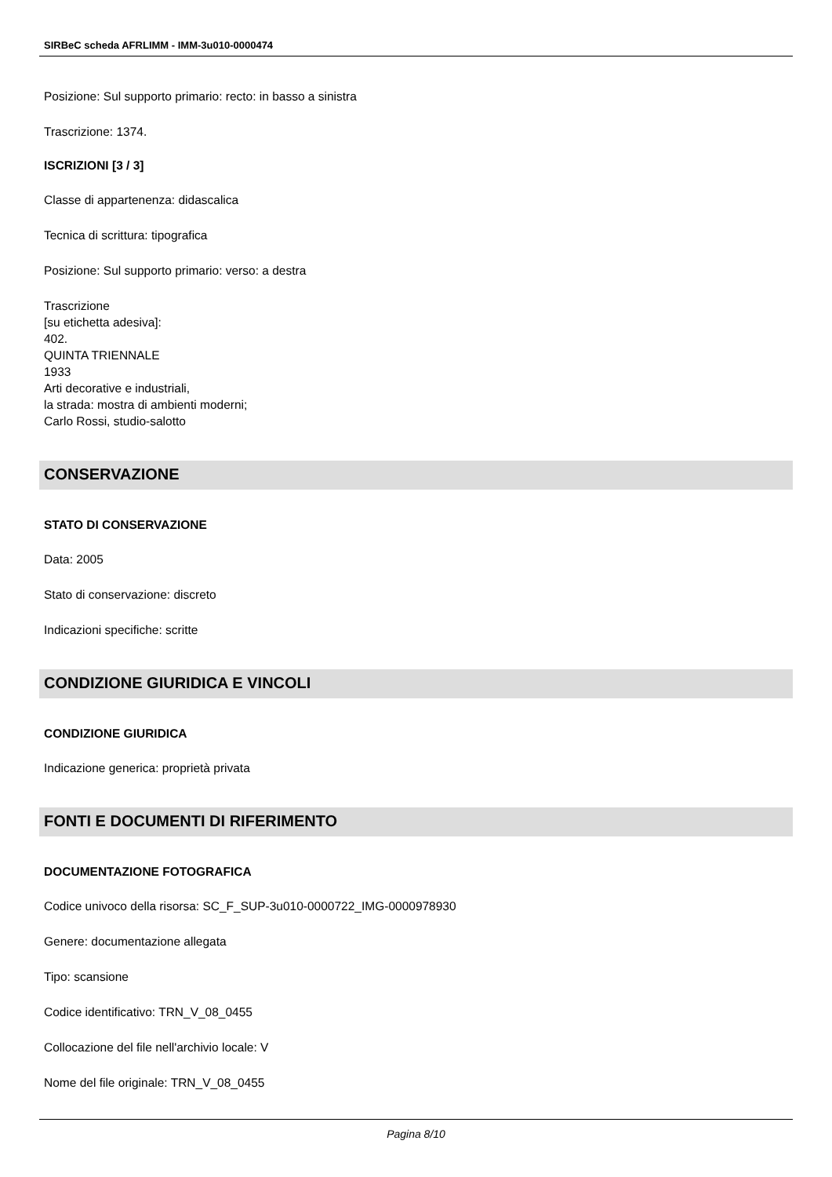SIRBeC scheda AFRLIMM - IMM-3u010-0000474
Posizione: Sul supporto primario: recto: in basso a sinistra
Trascrizione: 1374.
ISCRIZIONI [3 / 3]
Classe di appartenenza: didascalica
Tecnica di scrittura: tipografica
Posizione: Sul supporto primario: verso: a destra
Trascrizione
[su etichetta adesiva]:
402.
QUINTA TRIENNALE
1933
Arti decorative e industriali,
la strada: mostra di ambienti moderni;
Carlo Rossi, studio-salotto
CONSERVAZIONE
STATO DI CONSERVAZIONE
Data: 2005
Stato di conservazione: discreto
Indicazioni specifiche: scritte
CONDIZIONE GIURIDICA E VINCOLI
CONDIZIONE GIURIDICA
Indicazione generica: proprietà privata
FONTI E DOCUMENTI DI RIFERIMENTO
DOCUMENTAZIONE FOTOGRAFICA
Codice univoco della risorsa: SC_F_SUP-3u010-0000722_IMG-0000978930
Genere: documentazione allegata
Tipo: scansione
Codice identificativo: TRN_V_08_0455
Collocazione del file nell'archivio locale: V
Nome del file originale: TRN_V_08_0455
Pagina 8/10